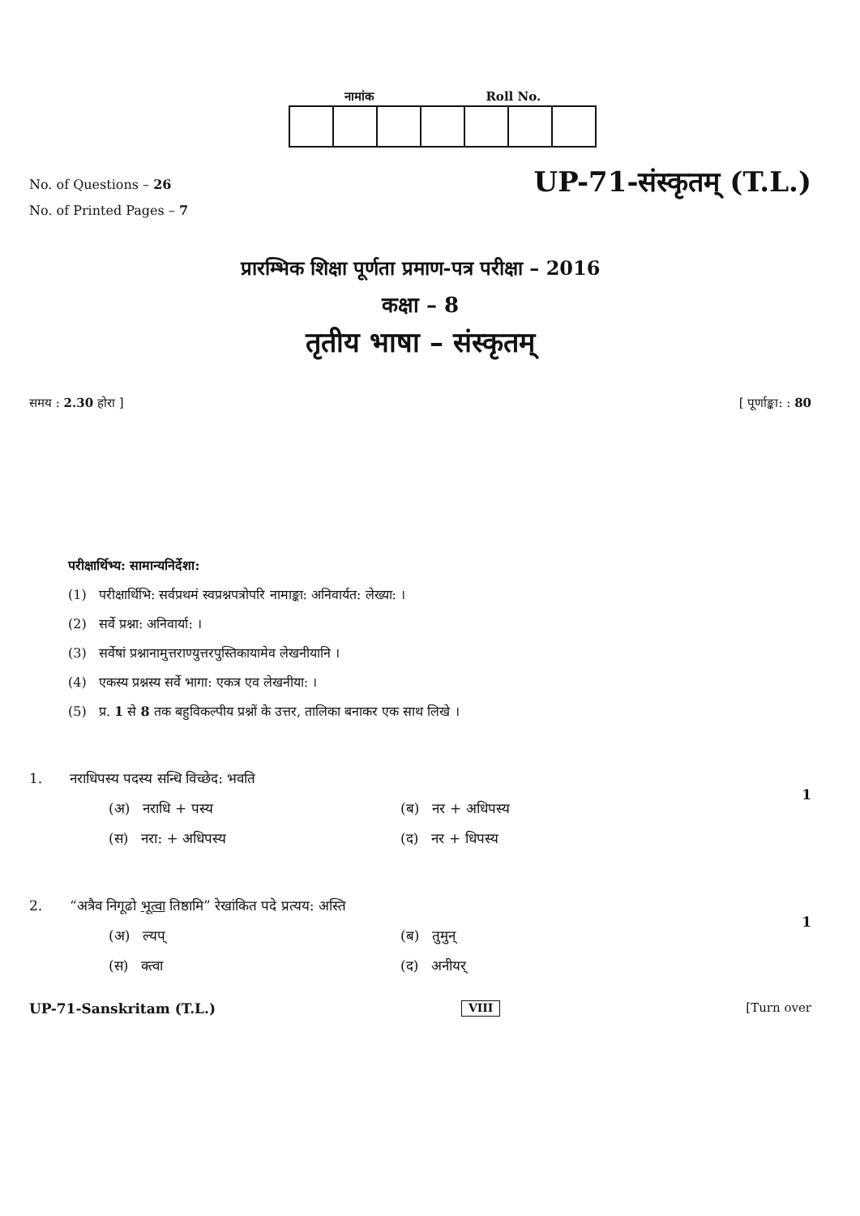नामांक Roll No.
No. of Questions – 26
No. of Printed Pages – 7
UP-71-संस्कृतम् (T.L.)
प्रारम्भिक शिक्षा पूर्णता प्रमाण-पत्र परीक्षा – 2016
कक्षा – 8
तृतीय भाषा – संस्कृतम्
समय : 2.30 होरा ] [ पूर्णाङ्का: : 80
परीक्षार्थिभ्य: सामान्यनिर्देशा:
(1) परीक्षार्थिभि: सर्वप्रथमं स्वप्रश्नपत्रोपरि नामाङ्का: अनिवार्यत: लेख्या: ।
(2) सर्वे प्रश्ना: अनिवार्या: ।
(3) सर्वेषां प्रश्नानामुत्तराण्युत्तरपुस्तिकायामेव लेखनीयानि ।
(4) एकस्य प्रश्नस्य सर्वे भागा: एकत्र एव लेखनीया: ।
(5) प्र. 1 से 8 तक बहुविकल्पीय प्रश्नों के उत्तर, तालिका बनाकर एक साथ लिखे ।
1. नराधिपस्य पदस्य सन्धि विच्छेद: भवति
(अ) नराधि + पस्य (ब) नर + अधिपस्य (स) नरा: + अधिपस्य (द) नर + धिपस्य
1
2. “अत्रैव निगूढो भूत्वा तिष्ठामि” रेखांकित पदे प्रत्यय: अस्ति
(अ) ल्यप् (ब) तुमुन् (स) क्त्वा (द) अनीयर्
1
UP-71-Sanskritam (T.L.) VIII [Turn over